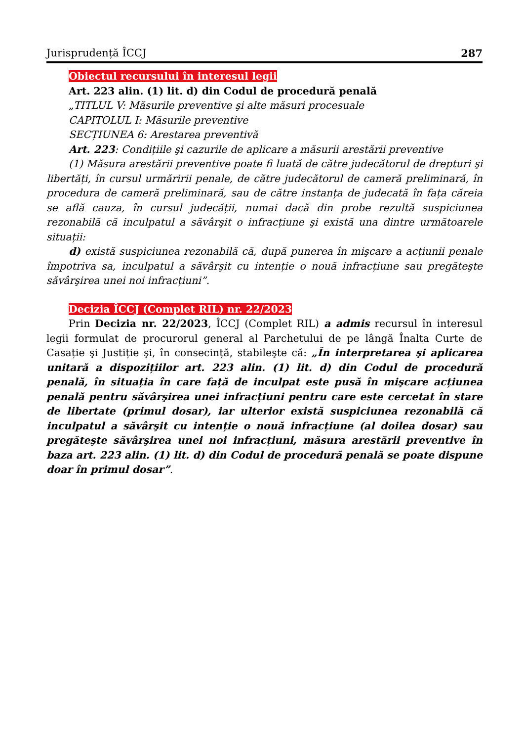Jurisprudență ÎCCJ 287
Obiectul recursului în interesul legii
Art. 223 alin. (1) lit. d) din Codul de procedură penală
„TITLUL V: Măsurile preventive şi alte măsuri procesuale
CAPITOLUL I: Măsurile preventive
SECȚIUNEA 6: Arestarea preventivă
Art. 223: Condițiile şi cazurile de aplicare a măsurii arestării preventive
(1) Măsura arestării preventive poate fi luată de către judecătorul de drepturi şi libertăți, în cursul urmăririi penale, de către judecătorul de cameră preliminară, în procedura de cameră preliminară, sau de către instanța de judecată în fața căreia se află cauza, în cursul judecății, numai dacă din probe rezultă suspiciunea rezonabilă că inculpatul a săvârşit o infracțiune şi există una dintre următoarele situații:
d) există suspiciunea rezonabilă că, după punerea în mişcare a acțiunii penale împotriva sa, inculpatul a săvârşit cu intenție o nouă infracțiune sau pregăteşte săvârşirea unei noi infracțiuni”.
Decizia ÎCCJ (Complet RIL) nr. 22/2023
Prin Decizia nr. 22/2023, ÎCCJ (Complet RIL) a admis recursul în interesul legii formulat de procurorul general al Parchetului de pe lângă Înalta Curte de Casație şi Justiție şi, în consecință, stabileşte că: „În interpretarea şi aplicarea unitară a dispozițiilor art. 223 alin. (1) lit. d) din Codul de procedură penală, în situația în care față de inculpat este pusă în mişcare acțiunea penală pentru săvârşirea unei infracțiuni pentru care este cercetat în stare de libertate (primul dosar), iar ulterior există suspiciunea rezonabilă că inculpatul a săvârşit cu intenție o nouă infracțiune (al doilea dosar) sau pregăteşte săvârşirea unei noi infracțiuni, măsura arestării preventive în baza art. 223 alin. (1) lit. d) din Codul de procedură penală se poate dispune doar în primul dosar”.